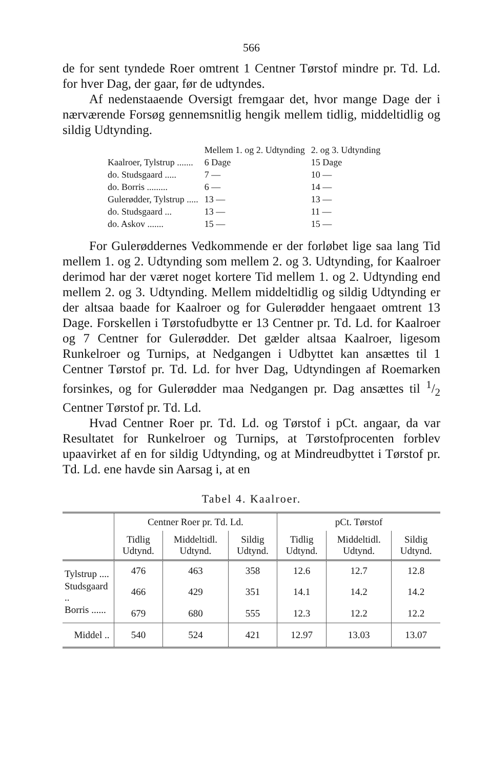566
de for sent tyndede Roer omtrent 1 Centner Tørstof mindre pr. Td. Ld. for hver Dag, der gaar, før de udtyndes.
Af nedenstaaende Oversigt fremgaar det, hvor mange Dage der i nærværende Forsøg gennemsnitlig hengik mellem tidlig, middeltidlig og sildig Udtynding.
| | Mellem 1. og 2. Udtynding | 2. og 3. Udtynding |
| Kaalroer, Tylstrup ....... | 6 Dage | 15 Dage |
| do. Studsgaard ..... | 7 — | 10 — |
| do. Borris ......... | 6 — | 14 — |
| Gulerødder, Tylstrup ..... | 13 — | 13 — |
| do. Studsgaard ... | 13 — | 11 — |
| do. Askov ....... | 15 — | 15 — |
For Gulerøddernes Vedkommende er der forløbet lige saa lang Tid mellem 1. og 2. Udtynding som mellem 2. og 3. Udtynding, for Kaalroer derimod har der været noget kortere Tid mellem 1. og 2. Udtynding end mellem 2. og 3. Udtynding. Mellem middeltidlig og sildig Udtynding er der altsaa baade for Kaalroer og for Gulerødder hengaaet omtrent 13 Dage. Forskellen i Tørstofudbytte er 13 Centner pr. Td. Ld. for Kaalroer og 7 Centner for Gulerødder. Det gælder altsaa Kaalroer, ligesom Runkelroer og Turnips, at Nedgangen i Udbyttet kan ansættes til 1 Centner Tørstof pr. Td. Ld. for hver Dag, Udtyndingen af Roemarken forsinkes, og for Gulerødder maa Nedgangen pr. Dag ansættes til 1/2 Centner Tørstof pr. Td. Ld.
Hvad Centner Roer pr. Td. Ld. og Tørstof i pCt. angaar, da var Resultatet for Runkelroer og Turnips, at Tørstofprocenten forblev upaavirket af en for sildig Udtynding, og at Mindreudbyttet i Tørstof pr. Td. Ld. ene havde sin Aarsag i, at en
Tabel 4. Kaalroer.
| | Centner Roer pr. Td. Ld. | | | pCt. Tørstof | | |
| --- | --- | --- | --- | --- | --- | --- |
| | Tidlig Udtynd. | Middeltidl. Udtynd. | Sildig Udtynd. | Tidlig Udtynd. | Middeltidl. Udtynd. | Sildig Udtynd. |
| Tylstrup .... | 476 | 463 | 358 | 12.6 | 12.7 | 12.8 |
| Studsgaard .. | 466 | 429 | 351 | 14.1 | 14.2 | 14.2 |
| Borris ...... | 679 | 680 | 555 | 12.3 | 12.2 | 12.2 |
| Middel .. | 540 | 524 | 421 | 12.97 | 13.03 | 13.07 |